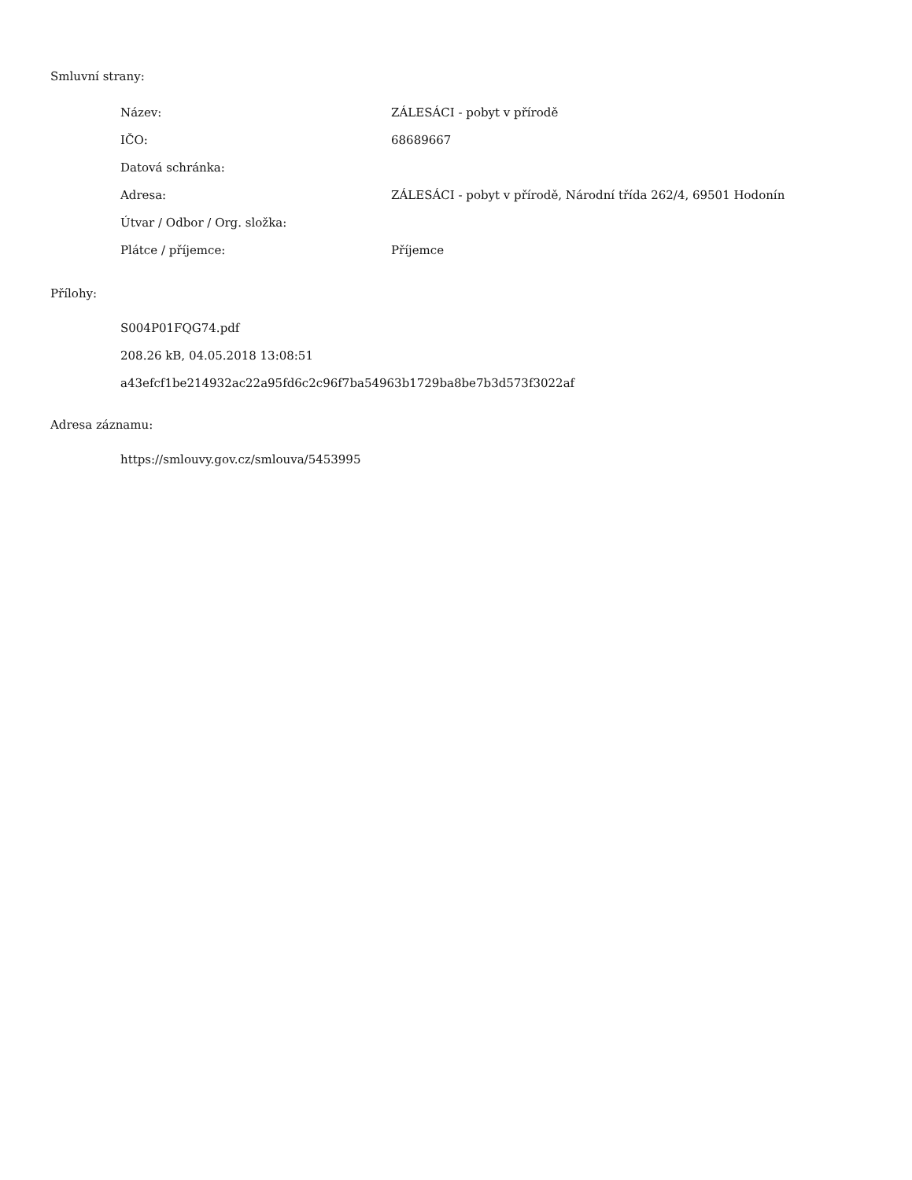Smluvní strany:
| Název: | ZÁLESÁCI - pobyt v přírodě |
| IČO: | 68689667 |
| Datová schránka: | |
| Adresa: | ZÁLESÁCI - pobyt v přírodě, Národní třída 262/4, 69501 Hodonín |
| Útvar / Odbor / Org. složka: | |
| Plátce / příjemce: | Příjemce |
Přílohy:
S004P01FQG74.pdf
208.26 kB, 04.05.2018 13:08:51
a43efcf1be214932ac22a95fd6c2c96f7ba54963b1729ba8be7b3d573f3022af
Adresa záznamu:
https://smlouvy.gov.cz/smlouva/5453995